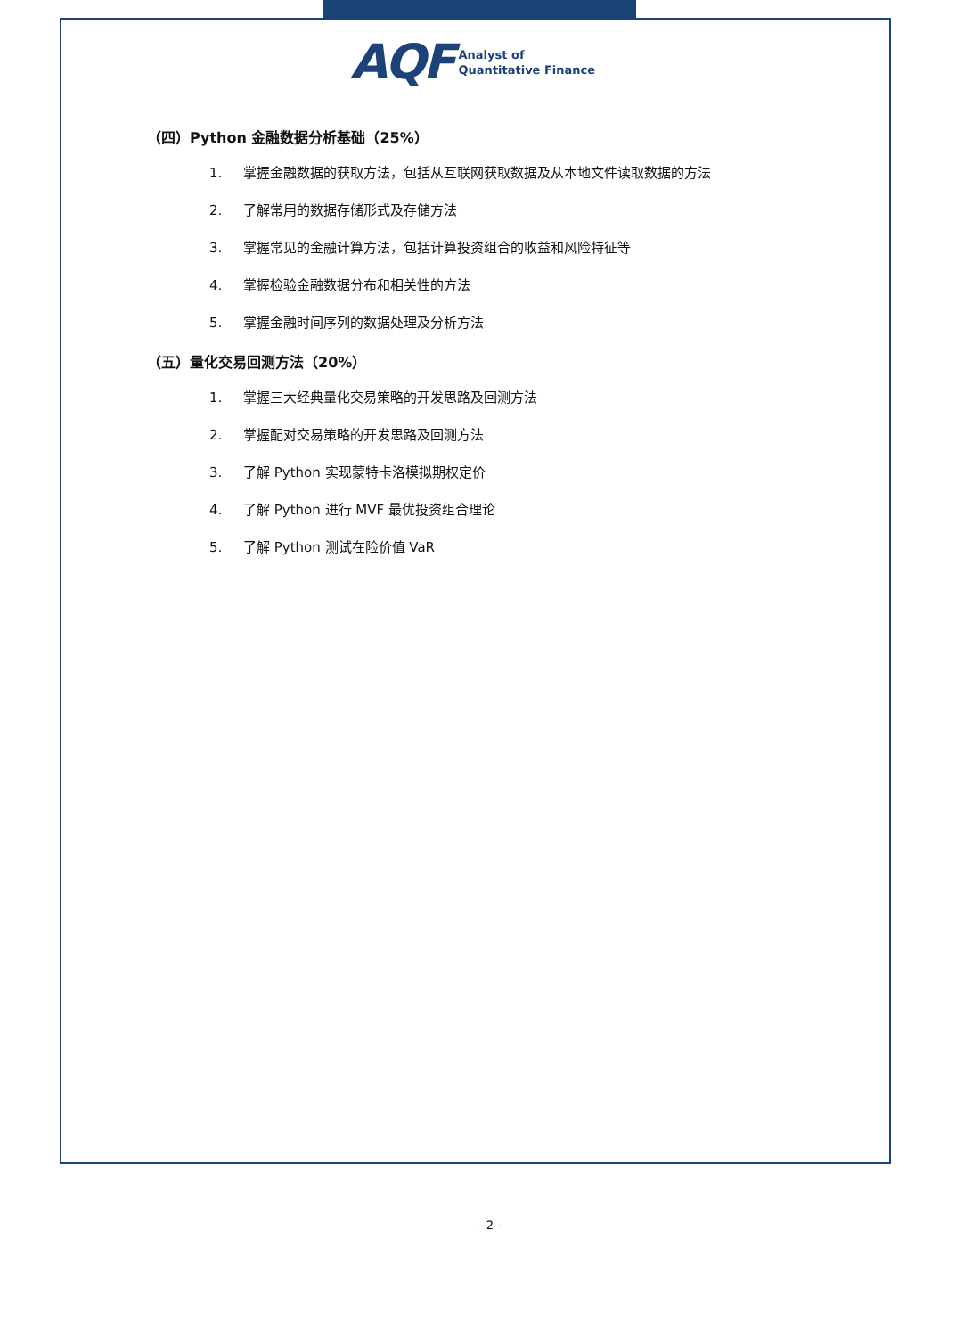AQF
Analyst of
Quantitative Finance
（四）Python 金融数据分析基础（25%）
1. 掌握金融数据的获取方法，包括从互联网获取数据及从本地文件读取数据的方法
2. 了解常用的数据存储形式及存储方法
3. 掌握常见的金融计算方法，包括计算投资组合的收益和风险特征等
4. 掌握检验金融数据分布和相关性的方法
5. 掌握金融时间序列的数据处理及分析方法
（五）量化交易回测方法（20%）
1. 掌握三大经典量化交易策略的开发思路及回测方法
2. 掌握配对交易策略的开发思路及回测方法
3. 了解 Python 实现蒙特卡洛模拟期权定价
4. 了解 Python 进行 MVF 最优投资组合理论
5. 了解 Python 测试在险价值 VaR
- 2 -